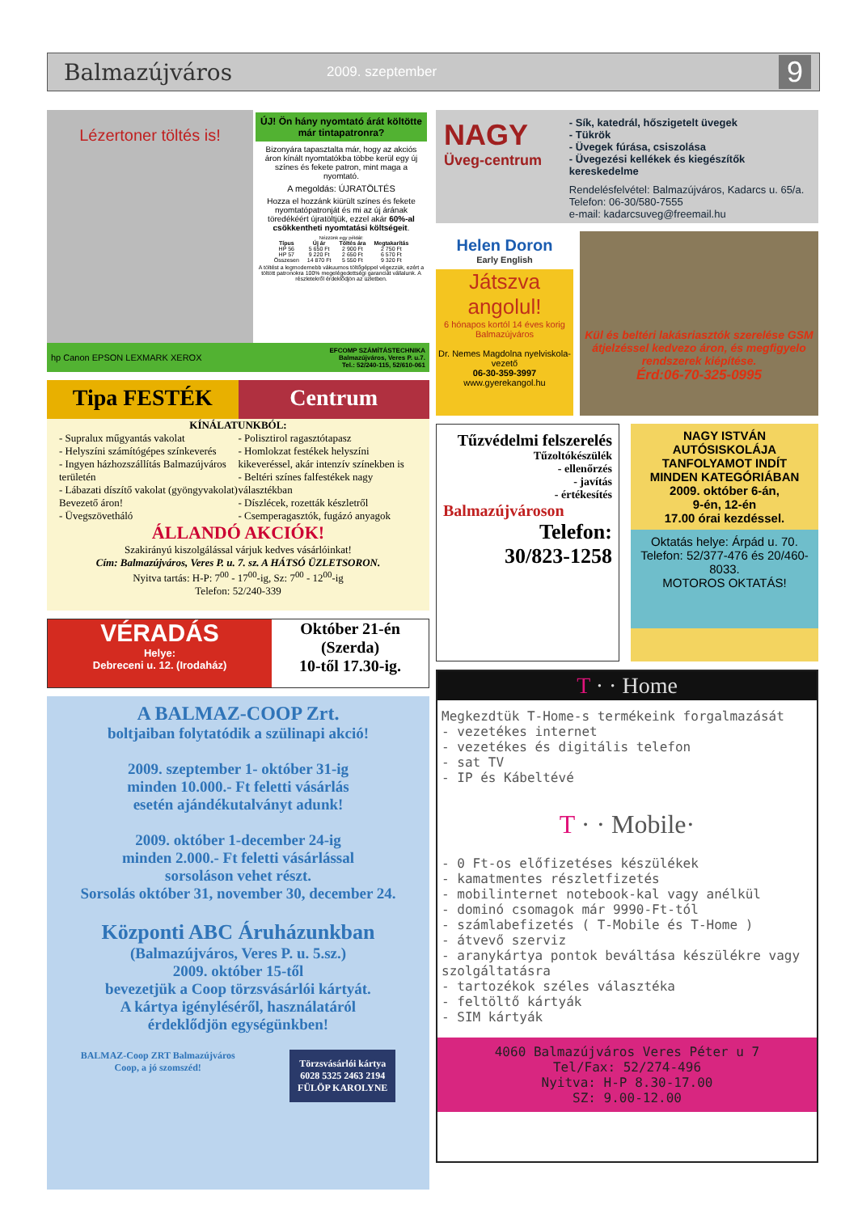Balmazújváros
2009. szeptember
9
Lézertoner töltés is!
ÚJ! Ön hány nyomtató árát költötte már tintapatronra?
Bizonyára tapasztalta már, hogy az akciós áron kínált nyomtatókba többe kerül egy új színes és fekete patron, mint maga a nyomtató.
A megoldás: ÚJRATÖLTÉS
Hozza el hozzánk kiürült színes és fekete nyomtatópatronját és mi az új árának töredékéért újratöltjük, ezzel akár 60%-al csökkentheti nyomtatási költségeit.
Nézzünk egy példát:
| Típus | Új ár | Töltés ára | Megtakarítás |
| --- | --- | --- | --- |
| HP 56 | 5 650 Ft | 2 900 Ft | 2 750 Ft |
| HP 57 | 9 220 Ft | 2 650 Ft | 6 570 Ft |
| Összesen | 14 870 Ft | 5 550 Ft | 9 320 Ft |
A töltést a legmodernebb vákuumos töltőgéppel végezzük, ezért a töltött patronokra 100% megelégedettségi garanciát vállalunk. A részletekről érdeklődjön az üzletben.
hp Canon EPSON LEXMARK XEROX EFCOMP SZÁMÍTÁSTECHNIKA
Balmazújváros, Veres P. u.7.
Tel.: 52/240-115, 52/610-061
Tipa FESTÉK Centrum
KÍNÁLATUNKBÓL:
- Supralux műgyantás vakolat
- Helyszíni számítógépes színkeverés
- Ingyen házhozszállítás Balmazújváros területén
- Lábazati díszítő vakolat (gyöngyvakolat) Bevezető áron!
- Üvegszövetháló
- Polisztirol ragasztótapasz
- Homlokzat festékek helyszíni kikeveréssel, akár intenzív színekben is
- Beltéri színes falfestékek nagy választékban
- Díszlécek, rozetták készletről
- Csemperagasztók, fugázó anyagok
ÁLLANDÓ AKCIÓK!
Szakirányú kiszolgálással várjuk kedves vásárlóinkat!
Cím: Balmazújváros, Veres P. u. 7. sz. A HÁTSÓ ÜZLETSORON.
Nyitva tartás: H-P: 7<sup>00</sup> - 17<sup>00</sup>-ig, Sz: 7<sup>00</sup> - 12<sup>00</sup>-ig
Telefon: 52/240-339
VÉRADÁS
Helye:
Debreceni u. 12. (Irodaház)
Október 21-én
(Szerda)
10-től 17.30-ig.
A BALMAZ-COOP Zrt.
boltjaiban folytatódik a szülinapi akció!
2009. szeptember 1- október 31-ig
minden 10.000.- Ft feletti vásárlás
esetén ajándékutalványt adunk!
2009. október 1-december 24-ig
minden 2.000.- Ft feletti vásárlással
sorsoláson vehet részt.
Sorsolás október 31, november 30, december 24.
Központi ABC Áruházunkban
(Balmazújváros, Veres P. u. 5.sz.)
2009. október 15-től
bevezetjük a Coop törzsvásárlói kártyát.
A kártya igényléséről, használatáról
érdeklődjön egységünkben!
BALMAZ-Coop ZRT Balmazújváros
Coop, a jó szomszéd! Törzsvásárlói kártya
6028 5325 2463 2194
FÜLÖP KAROLYNE
NAGY
Üveg-centrum
- Sík, katedrál, hőszigetelt üvegek
- Tükrök
- Üvegek fúrása, csiszolása
- Üvegezési kellékek és kiegészítők kereskedelme
Rendelésfelvétel: Balmazújváros, Kadarcs u. 65/a.
Telefon: 06-30/580-7555
e-mail: kadarcsuveg@freemail.hu
Helen Doron
Early English
Játszva angolul!
6 hónapos kortól 14 éves korig Balmazújváros
Dr. Nemes Magdolna nyelviskola-vezető
06-30-359-3997
www.gyerekangol.hu
Kül és beltéri lakásriasztók szerelése GSM átjelzéssel kedvezo áron, és megfigyelo rendszerek kiépítése.
Érd:06-70-325-0995
Tűzvédelmi felszerelés
Tűzoltókészülék
- ellenőrzés
- javítás
- értékesítés
Balmazújvároson
Telefon:
30/823-1258
NAGY ISTVÁN
AUTÓSISKOLÁJA
TANFOLYAMOT INDÍT
MINDEN KATEGÓRIÁBAN
2009. október 6-án,
9-én, 12-én
17.00 órai kezdéssel.
Oktatás helye: Árpád u. 70.
Telefon: 52/377-476 és 20/460-8033.
MOTOROS OKTATÁS!
T · · Home
Megkezdtük T-Home-s termékeink forgalmazását
- vezetékes internet
- vezetékes és digitális telefon
- sat TV
- IP és Kábeltévé
T · · Mobile·
- 0 Ft-os előfizetéses készülékek
- kamatmentes részletfizetés
- mobilinternet notebook-kal vagy anélkül
- dominó csomagok már 9990-Ft-tól
- számlabefizetés ( T-Mobile és T-Home )
- átvevő szerviz
- aranykártya pontok beváltása készülékre vagy szolgáltatásra
- tartozékok széles választéka
- feltöltő kártyák
- SIM kártyák
4060 Balmazújváros Veres Péter u 7
Tel/Fax: 52/274-496
Nyitva: H-P 8.30-17.00
SZ: 9.00-12.00